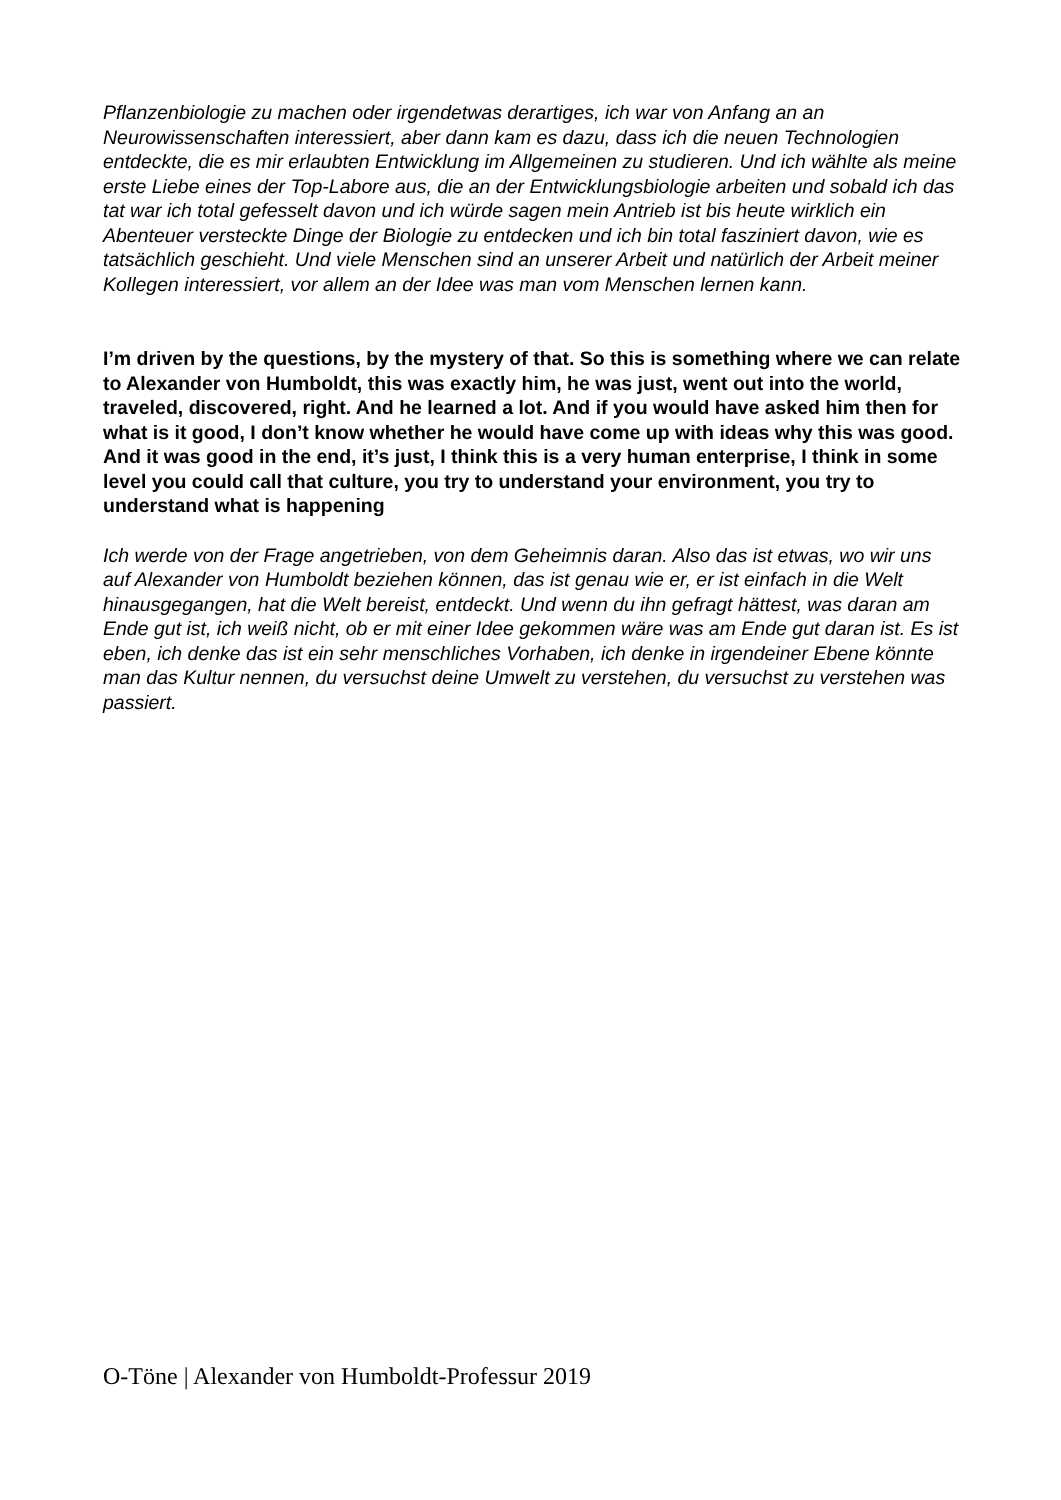Pflanzenbiologie zu machen oder irgendetwas derartiges, ich war von Anfang an an Neurowissenschaften interessiert, aber dann kam es dazu, dass ich die neuen Technologien entdeckte, die es mir erlaubten Entwicklung im Allgemeinen zu studieren. Und ich wählte als meine erste Liebe eines der Top-Labore aus, die an der Entwicklungsbiologie arbeiten und sobald ich das tat war ich total gefesselt davon und ich würde sagen mein Antrieb ist bis heute wirklich ein Abenteuer versteckte Dinge der Biologie zu entdecken und ich bin total fasziniert davon, wie es tatsächlich geschieht. Und viele Menschen sind an unserer Arbeit und natürlich der Arbeit meiner Kollegen interessiert, vor allem an der Idee was man vom Menschen lernen kann.
I’m driven by the questions, by the mystery of that. So this is something where we can relate to Alexander von Humboldt, this was exactly him, he was just, went out into the world, traveled, discovered, right. And he learned a lot. And if you would have asked him then for what is it good, I don’t know whether he would have come up with ideas why this was good. And it was good in the end, it’s just, I think this is a very human enterprise, I think in some level you could call that culture, you try to understand your environment, you try to understand what is happening
Ich werde von der Frage angetrieben, von dem Geheimnis daran. Also das ist etwas, wo wir uns auf Alexander von Humboldt beziehen können, das ist genau wie er, er ist einfach in die Welt hinausgegangen, hat die Welt bereist, entdeckt. Und wenn du ihn gefragt hättest, was daran am Ende gut ist, ich weiß nicht, ob er mit einer Idee gekommen wäre was am Ende gut daran ist. Es ist eben, ich denke das ist ein sehr menschliches Vorhaben, ich denke in irgendeiner Ebene könnte man das Kultur nennen, du versuchst deine Umwelt zu verstehen, du versuchst zu verstehen was passiert.
O-Töne | Alexander von Humboldt-Professur 2019